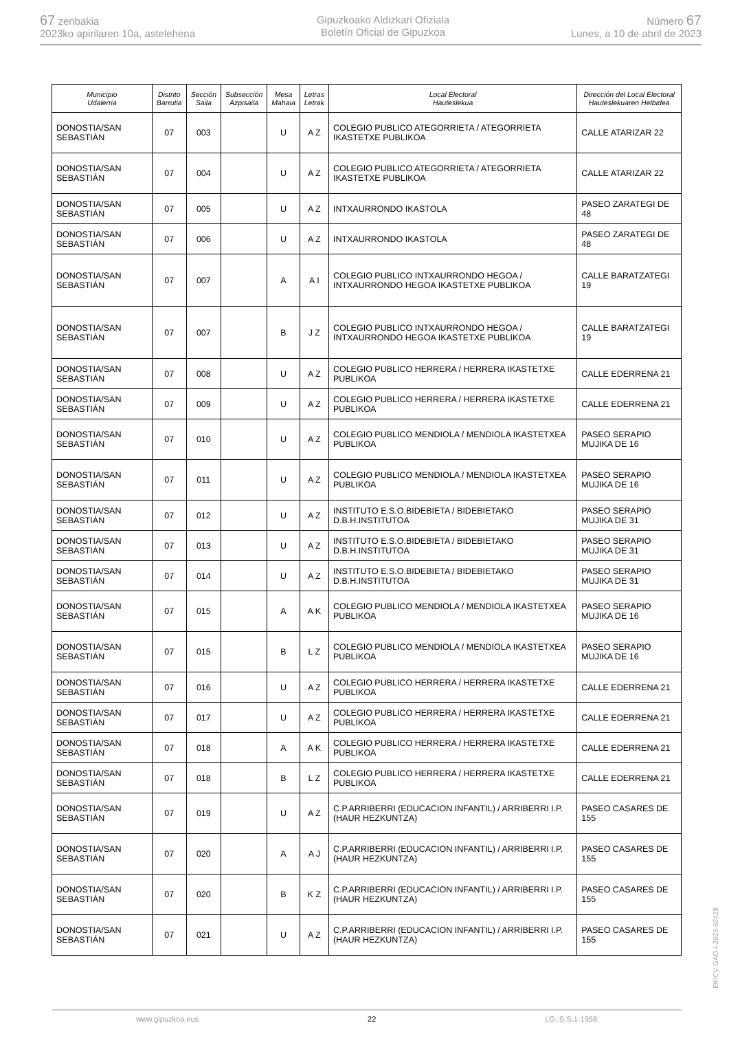67 zenbakia
2023ko apirilaren 10a, astelehena
Gipuzkoako Aldizkari Ofiziala
Boletín Oficial de Gipuzkoa
Número 67
Lunes, a 10 de abril de 2023
| Municipio Udalerria | Distrito Barrutia | Sección Saila | Subsección Azpisaila | Mesa Mahaia | Letras Letrak | Local Electoral Hauteslekua | Dirección del Local Electoral Hauteslekuaren Helbidea |
| --- | --- | --- | --- | --- | --- | --- | --- |
| DONOSTIA/SAN SEBASTIÁN | 07 | 003 | | U | A Z | COLEGIO PUBLICO ATEGORRIETA / ATEGORRIETA IKASTETXE PUBLIKOA | CALLE ATARIZAR 22 |
| DONOSTIA/SAN SEBASTIÁN | 07 | 004 | | U | A Z | COLEGIO PUBLICO ATEGORRIETA / ATEGORRIETA IKASTETXE PUBLIKOA | CALLE ATARIZAR 22 |
| DONOSTIA/SAN SEBASTIÁN | 07 | 005 | | U | A Z | INTXAURRONDO IKASTOLA | PASEO ZARATEGI DE 48 |
| DONOSTIA/SAN SEBASTIÁN | 07 | 006 | | U | A Z | INTXAURRONDO IKASTOLA | PASEO ZARATEGI DE 48 |
| DONOSTIA/SAN SEBASTIÁN | 07 | 007 | | A | A I | COLEGIO PUBLICO INTXAURRONDO HEGOA / INTXAURRONDO HEGOA IKASTETXE PUBLIKOA | CALLE BARATZATEGI 19 |
| DONOSTIA/SAN SEBASTIÁN | 07 | 007 | | B | J Z | COLEGIO PUBLICO INTXAURRONDO HEGOA / INTXAURRONDO HEGOA IKASTETXE PUBLIKOA | CALLE BARATZATEGI 19 |
| DONOSTIA/SAN SEBASTIÁN | 07 | 008 | | U | A Z | COLEGIO PUBLICO HERRERA / HERRERA IKASTETXE PUBLIKOA | CALLE EDERRENA 21 |
| DONOSTIA/SAN SEBASTIÁN | 07 | 009 | | U | A Z | COLEGIO PUBLICO HERRERA / HERRERA IKASTETXE PUBLIKOA | CALLE EDERRENA 21 |
| DONOSTIA/SAN SEBASTIÁN | 07 | 010 | | U | A Z | COLEGIO PUBLICO MENDIOLA / MENDIOLA IKASTETXEA PUBLIKOA | PASEO SERAPIO MUJIKA DE 16 |
| DONOSTIA/SAN SEBASTIÁN | 07 | 011 | | U | A Z | COLEGIO PUBLICO MENDIOLA / MENDIOLA IKASTETXEA PUBLIKOA | PASEO SERAPIO MUJIKA DE 16 |
| DONOSTIA/SAN SEBASTIÁN | 07 | 012 | | U | A Z | INSTITUTO E.S.O.BIDEBIETA / BIDEBIETAKO D.B.H.INSTITUTOA | PASEO SERAPIO MUJIKA DE 31 |
| DONOSTIA/SAN SEBASTIÁN | 07 | 013 | | U | A Z | INSTITUTO E.S.O.BIDEBIETA / BIDEBIETAKO D.B.H.INSTITUTOA | PASEO SERAPIO MUJIKA DE 31 |
| DONOSTIA/SAN SEBASTIÁN | 07 | 014 | | U | A Z | INSTITUTO E.S.O.BIDEBIETA / BIDEBIETAKO D.B.H.INSTITUTOA | PASEO SERAPIO MUJIKA DE 31 |
| DONOSTIA/SAN SEBASTIÁN | 07 | 015 | | A | A K | COLEGIO PUBLICO MENDIOLA / MENDIOLA IKASTETXEA PUBLIKOA | PASEO SERAPIO MUJIKA DE 16 |
| DONOSTIA/SAN SEBASTIÁN | 07 | 015 | | B | L Z | COLEGIO PUBLICO MENDIOLA / MENDIOLA IKASTETXEA PUBLIKOA | PASEO SERAPIO MUJIKA DE 16 |
| DONOSTIA/SAN SEBASTIÁN | 07 | 016 | | U | A Z | COLEGIO PUBLICO HERRERA / HERRERA IKASTETXE PUBLIKOA | CALLE EDERRENA 21 |
| DONOSTIA/SAN SEBASTIÁN | 07 | 017 | | U | A Z | COLEGIO PUBLICO HERRERA / HERRERA IKASTETXE PUBLIKOA | CALLE EDERRENA 21 |
| DONOSTIA/SAN SEBASTIÁN | 07 | 018 | | A | A K | COLEGIO PUBLICO HERRERA / HERRERA IKASTETXE PUBLIKOA | CALLE EDERRENA 21 |
| DONOSTIA/SAN SEBASTIÁN | 07 | 018 | | B | L Z | COLEGIO PUBLICO HERRERA / HERRERA IKASTETXE PUBLIKOA | CALLE EDERRENA 21 |
| DONOSTIA/SAN SEBASTIÁN | 07 | 019 | | U | A Z | C.P.ARRIBERRI (EDUCACION INFANTIL) / ARRIBERRI I.P.(HAUR HEZKUNTZA) | PASEO CASARES DE 155 |
| DONOSTIA/SAN SEBASTIÁN | 07 | 020 | | A | A J | C.P.ARRIBERRI (EDUCACION INFANTIL) / ARRIBERRI I.P.(HAUR HEZKUNTZA) | PASEO CASARES DE 155 |
| DONOSTIA/SAN SEBASTIÁN | 07 | 020 | | B | K Z | C.P.ARRIBERRI (EDUCACION INFANTIL) / ARRIBERRI I.P.(HAUR HEZKUNTZA) | PASEO CASARES DE 155 |
| DONOSTIA/SAN SEBASTIÁN | 07 | 021 | | U | A Z | C.P.ARRIBERRI (EDUCACION INFANTIL) / ARRIBERRI I.P.(HAUR HEZKUNTZA) | PASEO CASARES DE 155 |
EK\CV GAO-I-2023-02428
www.gipuzkoa.eus 22 LG.:S.S.1-1958